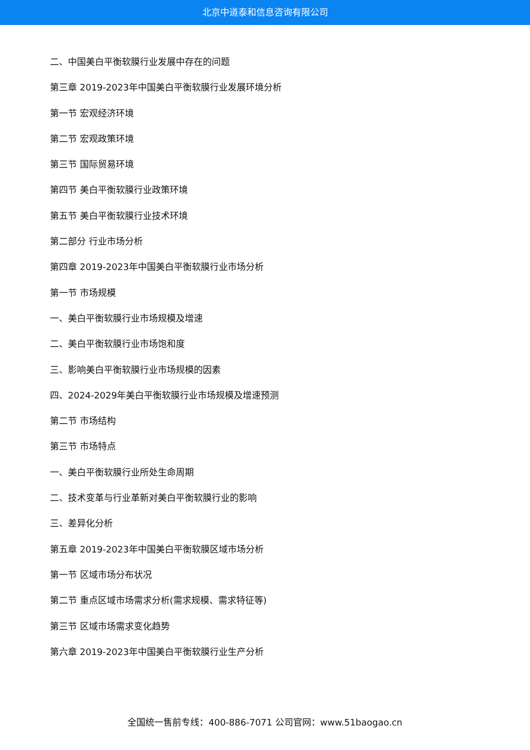北京中道泰和信息咨询有限公司
二、中国美白平衡软膜行业发展中存在的问题
第三章 2019-2023年中国美白平衡软膜行业发展环境分析
第一节 宏观经济环境
第二节 宏观政策环境
第三节 国际贸易环境
第四节 美白平衡软膜行业政策环境
第五节 美白平衡软膜行业技术环境
第二部分 行业市场分析
第四章 2019-2023年中国美白平衡软膜行业市场分析
第一节 市场规模
一、美白平衡软膜行业市场规模及增速
二、美白平衡软膜行业市场饱和度
三、影响美白平衡软膜行业市场规模的因素
四、2024-2029年美白平衡软膜行业市场规模及增速预测
第二节 市场结构
第三节 市场特点
一、美白平衡软膜行业所处生命周期
二、技术变革与行业革新对美白平衡软膜行业的影响
三、差异化分析
第五章 2019-2023年中国美白平衡软膜区域市场分析
第一节 区域市场分布状况
第二节 重点区域市场需求分析(需求规模、需求特征等)
第三节 区域市场需求变化趋势
第六章 2019-2023年中国美白平衡软膜行业生产分析
全国统一售前专线：400-886-7071 公司官网：www.51baogao.cn